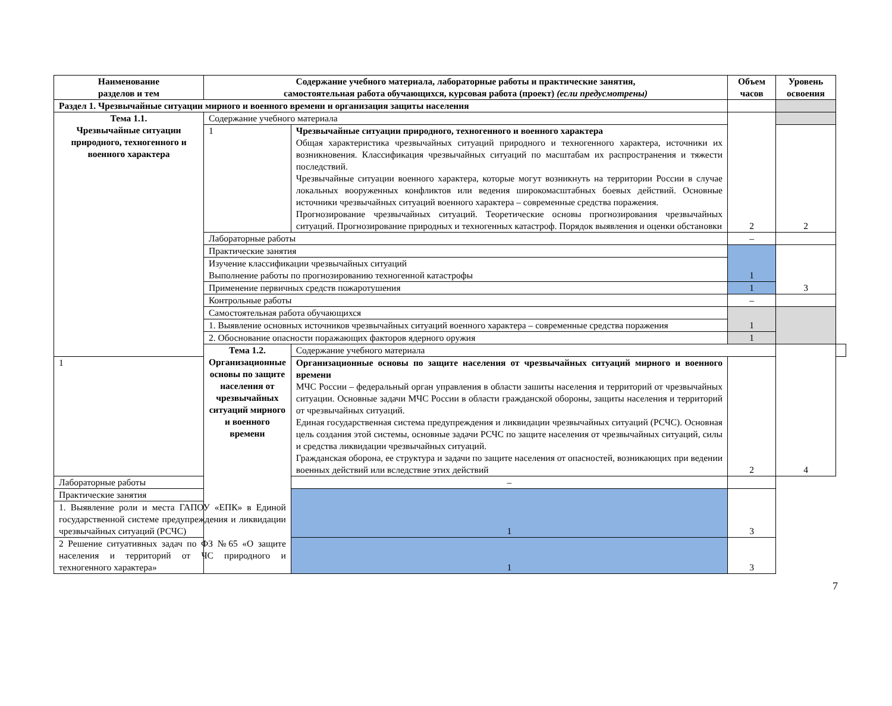| Наименование разделов и тем | Содержание учебного материала, лабораторные работы и практические занятия, самостоятельная работа обучающихся, курсовая работа (проект) (если предусмотрены) | | Объем часов | Уровень освоения | |
| --- | --- | --- | --- | --- | --- |
| Раздел 1. Чрезвычайные ситуации мирного и военного времени и организация защиты населения | | | | | |
| Тема 1.1. Чрезвычайные ситуации природного, техногенного и военного характера | Содержание учебного материала | | 2 | | |
| | 1 | Чрезвычайные ситуации природного, техногенного и военного характера Общая характеристика чрезвычайных ситуаций природного и техногенного характера, источники их возникновения. Классификация чрезвычайных ситуаций по масштабам их распространения и тяжести последствий. Чрезвычайные ситуации военного характера, которые могут возникнуть на территории России в случае локальных вооруженных конфликтов или ведения широкомасштабных боевых действий. Основные источники чрезвычайных ситуаций военного характера – современные средства поражения. Прогнозирование чрезвычайных ситуаций. Теоретические основы прогнозирования чрезвычайных ситуаций. Прогнозирование природных и техногенных катастроф. Порядок выявления и оценки обстановки | | 2 | |
| | Лабораторные работы | | – | | |
| | Практические занятия | | 1 | 3 | |
| | Изучение классификации чрезвычайных ситуаций Выполнение работы по прогнозированию техногенной катастрофы | | | | |
| | Применение первичных средств пожаротушения | | 1 | | |
| | Контрольные работы | | – | | |
| | Самостоятельная работа обучающихся | | 1 | | |
| | 1. Выявление основных источников чрезвычайных ситуаций военного характера – современные средства поражения | | | | |
| | 2. Обоснование опасности поражающих факторов ядерного оружия | | 1 | | |
| | Тема 1.2. Организационные основы по защите населения от чрезвычайных ситуаций мирного и военного времени | Содержание учебного материала | | 4 | |
| 1 | | Организационные основы по защите населения от чрезвычайных ситуаций мирного и военного времени МЧС России – федеральный орган управления в области зашиты населения и территорий от чрезвычайных ситуации. Основные задачи МЧС России в области гражданской обороны, защиты населения и территорий от чрезвычайных ситуаций. Единая государственная система предупреждения и ликвидации чрезвычайных ситуаций (РСЧС). Основная цель создания этой системы, основные задачи РСЧС по защите населения от чрезвычайных ситуаций, силы и средства ликвидации чрезвычайных ситуаций. Гражданская оборона, ее структура и задачи по защите населения от опасностей, возникающих при ведении военных действий или вследствие этих действий | 2 | | |
| Лабораторные работы | | – | | | |
| Практические занятия | | 1 | 3 | | |
| 1. Выявление роли и места ГАПОУ «ЕПК» в Единой государственной системе предупреждения и ликвидации чрезвычайных ситуаций (РСЧС) | | | | | |
| 2 Решение ситуативных задач по ФЗ №65 «О защите населения и территорий от ЧС природного и техногенного характера» | | 1 | 3 | | |
7